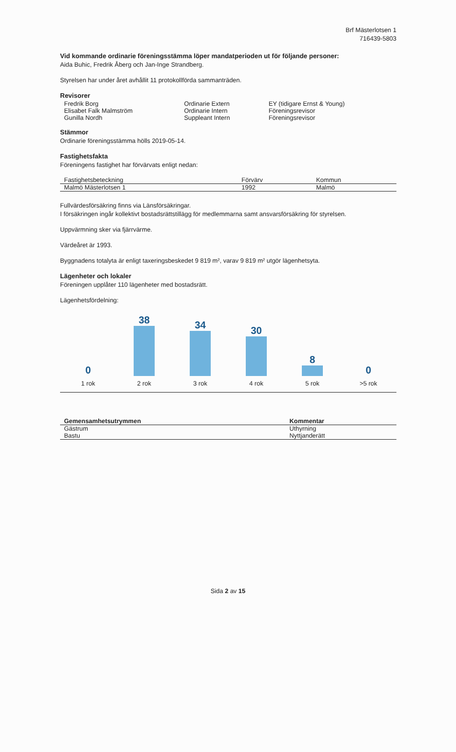Brf Mästerlotsen 1
716439-5803
Vid kommande ordinarie föreningsstämma löper mandatperioden ut för följande personer:
Aida Buhic, Fredrik Åberg och Jan-Inge Strandberg.
Styrelsen har under året avhållit 11 protokollförda sammanträden.
Revisorer
| Fredrik Borg | Ordinarie Extern | EY (tidigare Ernst & Young) |
| Elisabet Falk Malmström | Ordinarie Intern | Föreningsrevisor |
| Gunilla Nordh | Suppleant Intern | Föreningsrevisor |
Stämmor
Ordinarie föreningsstämma hölls 2019-05-14.
Fastighetsfakta
Föreningens fastighet har förvärvats enligt nedan:
| Fastighetsbeteckning | Förvärv | Kommun |
| --- | --- | --- |
| Malmö Mästerlotsen 1 | 1992 | Malmö |
Fullvärdesförsäkring finns via Länsförsäkringar.
I försäkringen ingår kollektivt bostadsrättstillägg för medlemmarna samt ansvarsförsäkring för styrelsen.
Uppvärmning sker via fjärrvärme.
Värdeåret är 1993.
Byggnadens totalyta är enligt taxeringsbeskedet 9 819 m², varav 9 819 m² utgör lägenhetsyta.
Lägenheter och lokaler
Föreningen upplåter 110 lägenheter med bostadsrätt.
Lägenhetsfördelning:
0
1 rok
38
2 rok
34
3 rok
30
4 rok
8
5 rok
0
>5 rok
| Gemensamhetsutrymmen | Kommentar |
| --- | --- |
| Gästrum | Uthyrning |
| Bastu | Nyttjanderätt |
Sida 2 av 15